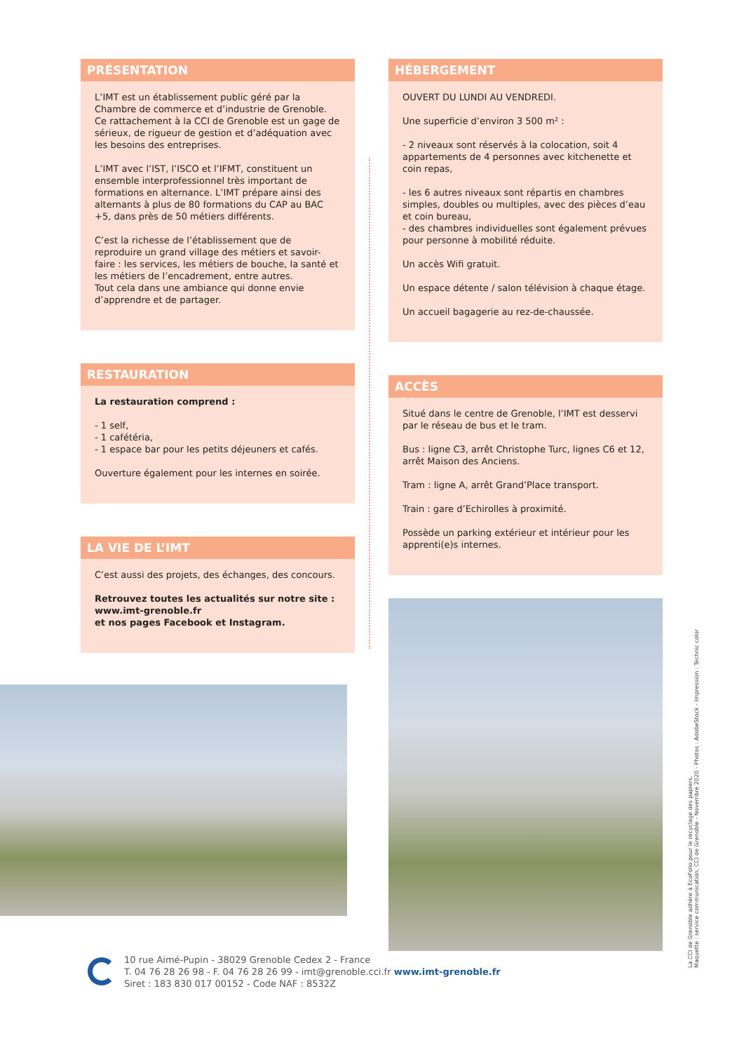PRÉSENTATION
L’IMT est un établissement public géré par la Chambre de commerce et d’industrie de Grenoble. Ce rattachement à la CCI de Grenoble est un gage de sérieux, de rigueur de gestion et d’adéquation avec les besoins des entreprises.
L’IMT avec l’IST, l’ISCO et l’IFMT, constituent un ensemble interprofessionnel très important de formations en alternance. L’IMT prépare ainsi des alternants à plus de 80 formations du CAP au BAC +5, dans près de 50 métiers différents.
C’est la richesse de l’établissement que de reproduire un grand village des métiers et savoir-faire : les services, les métiers de bouche, la santé et les métiers de l’encadrement, entre autres.
Tout cela dans une ambiance qui donne envie d’apprendre et de partager.
RESTAURATION
La restauration comprend :
- 1 self,
- 1 cafétéria,
- 1 espace bar pour les petits déjeuners et cafés.
Ouverture également pour les internes en soirée.
LA VIE DE L’IMT
C’est aussi des projets, des échanges, des concours.
Retrouvez toutes les actualités sur notre site :
www.imt-grenoble.fr
et nos pages Facebook et Instagram.
HÉBERGEMENT
OUVERT DU LUNDI AU VENDREDI.
Une superficie d’environ 3 500 m² :
- 2 niveaux sont réservés à la colocation, soit 4 appartements de 4 personnes avec kitchenette et coin repas,
- les 6 autres niveaux sont répartis en chambres simples, doubles ou multiples, avec des pièces d’eau et coin bureau,
- des chambres individuelles sont également prévues pour personne à mobilité réduite.
Un accès Wifi gratuit.
Un espace détente / salon télévision à chaque étage.
Un accueil bagagerie au rez-de-chaussée.
ACCÈS
Situé dans le centre de Grenoble, l’IMT est desservi par le réseau de bus et le tram.
Bus : ligne C3, arrêt Christophe Turc, lignes C6 et 12, arrêt Maison des Anciens.
Tram : ligne A, arrêt Grand’Place transport.
Train : gare d’Echirolles à proximité.
Possède un parking extérieur et intérieur pour les apprenti(e)s internes.
La CCI de Grenoble adhère à EcoFolio pour le recyclage des papiers.
Maquette : service communication, CCI de Grenoble - Novembre 2020 - Photos : AdobeStock - Impression : Technic color
10 rue Aimé-Pupin - 38029 Grenoble Cedex 2 - France
T. 04 76 28 26 98 - F. 04 76 28 26 99 - imt@grenoble.cci.fr www.imt-grenoble.fr
Siret : 183 830 017 00152 - Code NAF : 8532Z